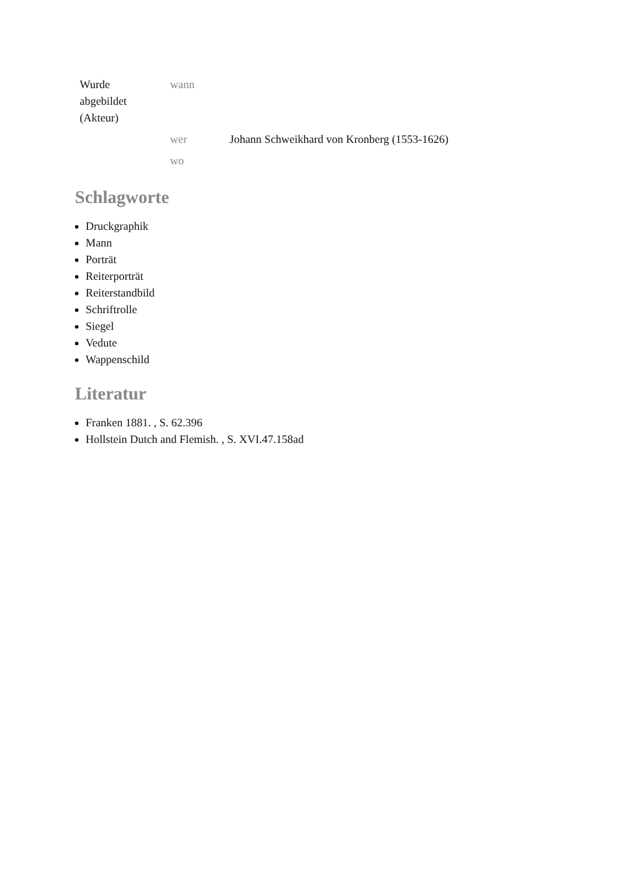| Wurde abgebildet (Akteur) | wann | |
| | wer | Johann Schweikhard von Kronberg (1553-1626) |
| | wo | |
Schlagworte
Druckgraphik
Mann
Porträt
Reiterporträt
Reiterstandbild
Schriftrolle
Siegel
Vedute
Wappenschild
Literatur
Franken 1881. , S. 62.396
Hollstein Dutch and Flemish. , S. XVI.47.158ad